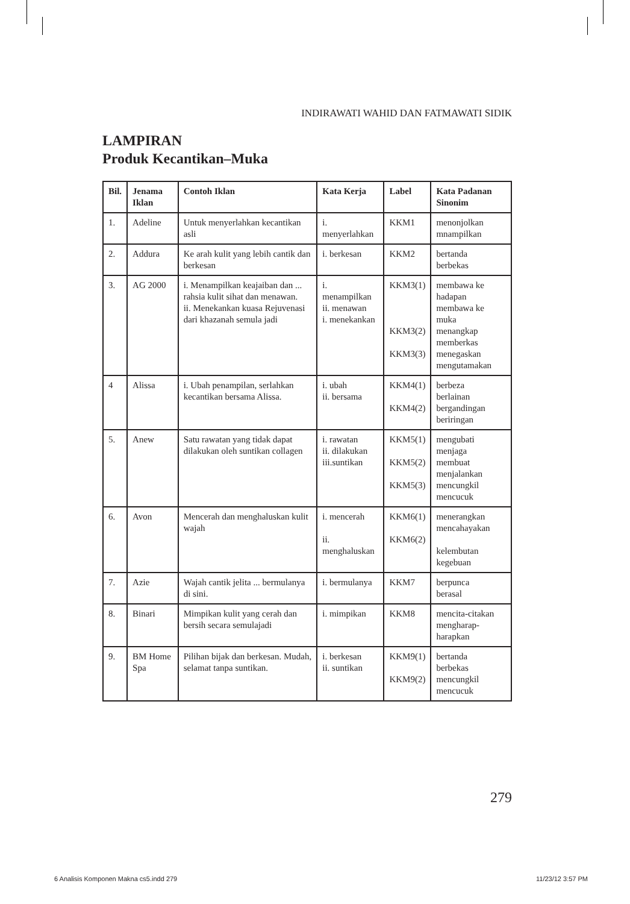INDIRAWATI WAHID DAN FATMAWATI SIDIK
LAMPIRAN
Produk Kecantikan–Muka
| Bil. | Jenama Iklan | Contoh Iklan | Kata Kerja | Label | Kata Padanan Sinonim |
| --- | --- | --- | --- | --- | --- |
| 1. | Adeline | Untuk menyerlahkan kecantikan asli | i. menyerlahkan | KKM1 | menonjolkan mnampilkan |
| 2. | Addura | Ke arah kulit yang lebih cantik dan berkesan | i. berkesan | KKM2 | bertanda berbekas |
| 3. | AG 2000 | i. Menampilkan keajaiban dan ... rahsia kulit sihat dan menawan. ii. Menekankan kuasa Rejuvenasi dari khazanah semula jadi | i. menampilkan ii. menawan i. menekankan | KKM3(1) KKM3(2) KKM3(3) | membawa ke hadapan membawa ke muka menangkap memberkas menegaskan mengutamakan |
| 4 | Alissa | i. Ubah penampilan, serlahkan kecantikan bersama Alissa. | i. ubah ii. bersama | KKM4(1) KKM4(2) | berbeza berlainan bergandingan beriringan |
| 5. | Anew | Satu rawatan yang tidak dapat dilakukan oleh suntikan collagen | i. rawatan ii. dilakukan iii.suntikan | KKM5(1) KKM5(2) KKM5(3) | mengubati menjaga membuat menjalankan mencungkil mencucuk |
| 6. | Avon | Mencerah dan menghaluskan kulit wajah | i. mencerah ii. menghaluskan | KKM6(1) KKM6(2) | menerangkan mencahayakan kelembutan kegebuan |
| 7. | Azie | Wajah cantik jelita ... bermulanya di sini. | i. bermulanya | KKM7 | berpunca berasal |
| 8. | Binari | Mimpikan kulit yang cerah dan bersih secara semulajadi | i. mimpikan | KKM8 | mencita-citakan mengharap-harapkan |
| 9. | BM Home Spa | Pilihan bijak dan berkesan. Mudah, selamat tanpa suntikan. | i. berkesan ii. suntikan | KKM9(1) KKM9(2) | bertanda berbekas mencungkil mencucuk |
279
6 Analisis Komponen Makna cs5.indd 279 11/23/12 3:57 PM